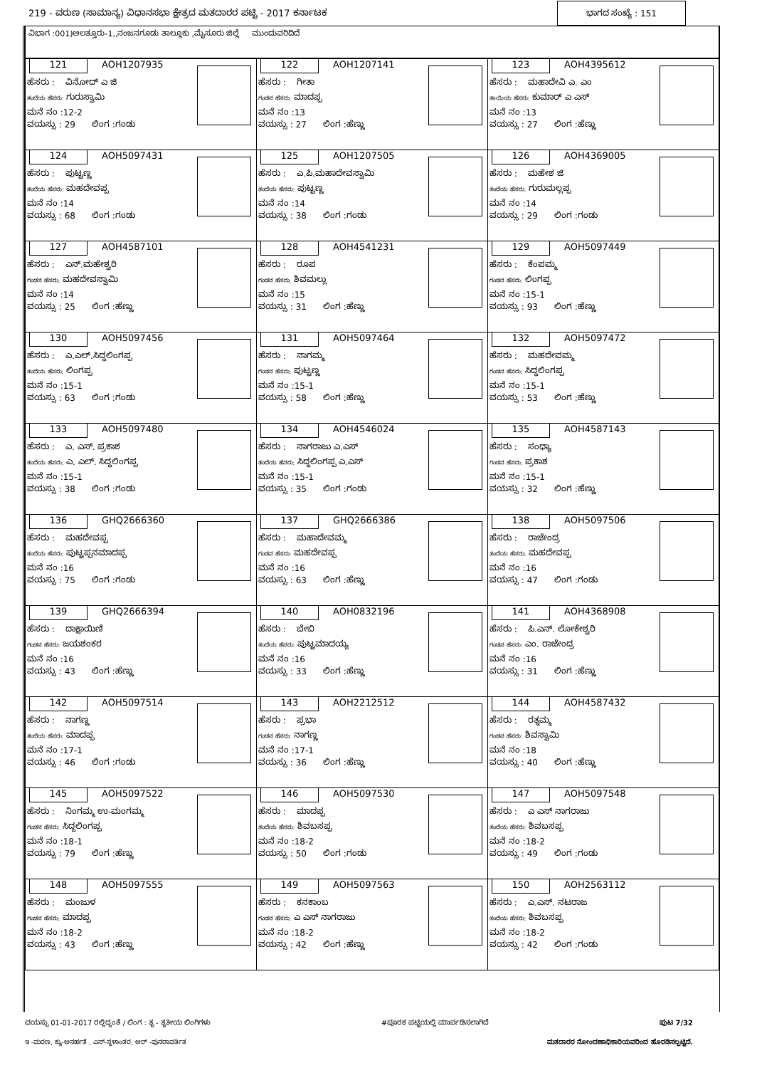219 - ವರುಣ (ಸಾಮಾನ್ಯ) ವಿಧಾನಸಭಾ ಕ್ಷೇತ್ರದ ಮತದಾರರ ಪಟ್ಟಿ - 2017 ಕರ್ನಾಟಕ ಭಾಗದ ಸಂಖ್ಯೆ : 151
ವಿಭಾಗ :001)ಅಲತ್ತೂರು-1,,ನಂಜನಗೂಡು ತಾಲ್ಲೂಕು ,ಮೈಸೂರು ಜಿಲ್ಲೆ ಮುಂದುವರಿದಿದೆ
| 121 AOH1207935 ಹೆಸರು : ವಿನೋದ್ ಎ ಜಿ ತಂದೆಯ ಹೆಸರು: ಗುರುಸ್ವಾಮಿ ಮನೆ ನಂ :12-2 ವಯಸ್ಸು : 29 ಲಿಂಗ :ಗಂಡು | 122 AOH1207141 ಹೆಸರು : ಗೀತಾ ಗಂಡನ ಹೆಸರು: ಮಾದಪ್ಪ ಮನೆ ನಂ :13 ವಯಸ್ಸು : 27 ಲಿಂಗ :ಹೆಣ್ಣು | 123 AOH4395612 ಹೆಸರು : ಮಹಾದೇವಿ ಎ. ಎಂ ತಾಯಿಯ ಹೆಸರು: ಕುಮಾರ್ ಎ ಎಸ್ ಮನೆ ನಂ :13 ವಯಸ್ಸು : 27 ಲಿಂಗ :ಹೆಣ್ಣು |
| 124 AOH5097431 ಹೆಸರು : ಪುಟ್ಟಣ್ಣ ತಂದೆಯ ಹೆಸರು: ಮಹದೇವಪ್ಪ ಮನೆ ನಂ :14 ವಯಸ್ಸು : 68 ಲಿಂಗ :ಗಂಡು | 125 AOH1207505 ಹೆಸರು : ಎ.ಪಿ.ಮಹಾದೇವಸ್ವಾಮಿ ತಂದೆಯ ಹೆಸರು: ಪುಟ್ಟಣ್ಣ ಮನೆ ನಂ :14 ವಯಸ್ಸು : 38 ಲಿಂಗ :ಗಂಡು | 126 AOH4369005 ಹೆಸರು : ಮಹೇಶ ಜಿ ತಂದೆಯ ಹೆಸರು: ಗುರುಮಲ್ಲಪ್ಪ ಮನೆ ನಂ :14 ವಯಸ್ಸು : 29 ಲಿಂಗ :ಗಂಡು |
| 127 AOH4587101 ಹೆಸರು : ಎನ್.ಮಹೇಶ್ವರಿ ಗಂಡನ ಹೆಸರು: ಮಹದೇವಸ್ವಾಮಿ ಮನೆ ನಂ :14 ವಯಸ್ಸು : 25 ಲಿಂಗ :ಹೆಣ್ಣು | 128 AOH4541231 ಹೆಸರು : ರೂಪ ಗಂಡನ ಹೆಸರು: ಶಿವಮಲ್ಲು ಮನೆ ನಂ :15 ವಯಸ್ಸು : 31 ಲಿಂಗ :ಹೆಣ್ಣು | 129 AOH5097449 ಹೆಸರು : ಕೆಂಪಮ್ಮ ಗಂಡನ ಹೆಸರು: ಲಿಂಗಪ್ಪ ಮನೆ ನಂ :15-1 ವಯಸ್ಸು : 93 ಲಿಂಗ :ಹೆಣ್ಣು |
| 130 AOH5097456 ಹೆಸರು : ಎ.ಎಲ್.ಸಿದ್ದಲಿಂಗಪ್ಪ ತಂದೆಯ ಹೆಸರು: ಲಿಂಗಪ್ಪ ಮನೆ ನಂ :15-1 ವಯಸ್ಸು : 63 ಲಿಂಗ :ಗಂಡು | 131 AOH5097464 ಹೆಸರು : ನಾಗಮ್ಮ ಗಂಡನ ಹೆಸರು: ಪುಟ್ಟಣ್ಣ ಮನೆ ನಂ :15-1 ವಯಸ್ಸು : 58 ಲಿಂಗ :ಹೆಣ್ಣು | 132 AOH5097472 ಹೆಸರು : ಮಹದೇವಮ್ಮ ಗಂಡನ ಹೆಸರು: ಸಿದ್ದಲಿಂಗಪ್ಪ ಮನೆ ನಂ :15-1 ವಯಸ್ಸು : 53 ಲಿಂಗ :ಹೆಣ್ಣು |
| 133 AOH5097480 ಹೆಸರು : ಎ. ಎಸ್. ಪ್ರಕಾಶ ತಂದೆಯ ಹೆಸರು: ಎ. ಎಲ್. ಸಿದ್ದಲಿಂಗಪ್ಪ ಮನೆ ನಂ :15-1 ವಯಸ್ಸು : 38 ಲಿಂಗ :ಗಂಡು | 134 AOH4546024 ಹೆಸರು : ನಾಗರಾಜು ಎ.ಎಸ್ ತಂದೆಯ ಹೆಸರು: ಸಿದ್ದಲಿಂಗಪ್ಪ ಎ.ಎಸ್ ಮನೆ ನಂ :15-1 ವಯಸ್ಸು : 35 ಲಿಂಗ :ಗಂಡು | 135 AOH4587143 ಹೆಸರು : ಸಂಧ್ಯಾ ಗಂಡನ ಹೆಸರು: ಪ್ರಕಾಶ ಮನೆ ನಂ :15-1 ವಯಸ್ಸು : 32 ಲಿಂಗ :ಹೆಣ್ಣು |
| 136 GHQ2666360 ಹೆಸರು : ಮಹದೇವಪ್ಪ ತಂದೆಯ ಹೆಸರು: ಪುಟ್ಟಪ್ಪನಮಾದಪ್ಪ ಮನೆ ನಂ :16 ವಯಸ್ಸು : 75 ಲಿಂಗ :ಗಂಡು | 137 GHQ2666386 ಹೆಸರು : ಮಹಾದೇವಮ್ಮ ಗಂಡನ ಹೆಸರು: ಮಹದೇವಪ್ಪ ಮನೆ ನಂ :16 ವಯಸ್ಸು : 63 ಲಿಂಗ :ಹೆಣ್ಣು | 138 AOH5097506 ಹೆಸರು : ರಾಜೇಂದ್ರ ತಂದೆಯ ಹೆಸರು: ಮಹದೇವಪ್ಪ ಮನೆ ನಂ :16 ವಯಸ್ಸು : 47 ಲಿಂಗ :ಗಂಡು |
| 139 GHQ2666394 ಹೆಸರು : ದಾಕ್ಷಾಯಿಣಿ ಗಂಡನ ಹೆಸರು: ಜಯಶಂಕರ ಮನೆ ನಂ :16 ವಯಸ್ಸು : 43 ಲಿಂಗ :ಹೆಣ್ಣು | 140 AOH0832196 ಹೆಸರು : ಬೇಬಿ ತಂದೆಯ ಹೆಸರು: ಪುಟ್ಟಮಾದಯ್ಯ ಮನೆ ನಂ :16 ವಯಸ್ಸು : 33 ಲಿಂಗ :ಹೆಣ್ಣು | 141 AOH4368908 ಹೆಸರು : ಪಿ.ಎನ್. ಲೋಕೇಶ್ವರಿ ಗಂಡನ ಹೆಸರು: ಎಂ. ರಾಜೇಂದ್ರ ಮನೆ ನಂ :16 ವಯಸ್ಸು : 31 ಲಿಂಗ :ಹೆಣ್ಣು |
| 142 AOH5097514 ಹೆಸರು : ನಾಗಣ್ಣ ತಂದೆಯ ಹೆಸರು: ಮಾದಪ್ಪ ಮನೆ ನಂ :17-1 ವಯಸ್ಸು : 46 ಲಿಂಗ :ಗಂಡು | 143 AOH2212512 ಹೆಸರು : ಪ್ರಭಾ ಗಂಡನ ಹೆಸರು: ನಾಗಣ್ಣ ಮನೆ ನಂ :17-1 ವಯಸ್ಸು : 36 ಲಿಂಗ :ಹೆಣ್ಣು | 144 AOH4587432 ಹೆಸರು : ರತ್ನಮ್ಮ ಗಂಡನ ಹೆಸರು: ಶಿವಸ್ವಾಮಿ ಮನೆ ನಂ :18 ವಯಸ್ಸು : 40 ಲಿಂಗ :ಹೆಣ್ಣು |
| 145 AOH5097522 ಹೆಸರು : ನಿಂಗಮ್ಮ ಉ-ಮಂಗಮ್ಮ ಗಂಡನ ಹೆಸರು: ಸಿದ್ದಲಿಂಗಪ್ಪ ಮನೆ ನಂ :18-1 ವಯಸ್ಸು : 79 ಲಿಂಗ :ಹೆಣ್ಣು | 146 AOH5097530 ಹೆಸರು : ಮಾದಪ್ಪ ತಂದೆಯ ಹೆಸರು: ಶಿವಬಸಪ್ಪ ಮನೆ ನಂ :18-2 ವಯಸ್ಸು : 50 ಲಿಂಗ :ಗಂಡು | 147 AOH5097548 ಹೆಸರು : ಎ ಎಸ್ ನಾಗರಾಜು ತಂದೆಯ ಹೆಸರು: ಶಿವಬಸಪ್ಪ ಮನೆ ನಂ :18-2 ವಯಸ್ಸು : 49 ಲಿಂಗ :ಗಂಡು |
| 148 AOH5097555 ಹೆಸರು : ಮಂಜುಳ ಗಂಡನ ಹೆಸರು: ಮಾದಪ್ಪ ಮನೆ ನಂ :18-2 ವಯಸ್ಸು : 43 ಲಿಂಗ :ಹೆಣ್ಣು | 149 AOH5097563 ಹೆಸರು : ಕನಕಾಂಬ ಗಂಡನ ಹೆಸರು: ಎ ಎಸ್ ನಾಗರಾಜು ಮನೆ ನಂ :18-2 ವಯಸ್ಸು : 42 ಲಿಂಗ :ಹೆಣ್ಣು | 150 AOH2563112 ಹೆಸರು : ಎ.ಎಸ್. ನಟರಾಜ ತಂದೆಯ ಹೆಸರು: ಶಿವಬಸಪ್ಪ ಮನೆ ನಂ :18-2 ವಯಸ್ಸು : 42 ಲಿಂಗ :ಗಂಡು |
ವಯಸ್ಸು 01-01-2017 ರಲ್ಲಿದ್ದಂತೆ / ಲಿಂಗ : ತೃ - ತೃತೀಯ ಲಿಂಗಿಗಳು #ಪೂರಕ ಪಟ್ಟಿಯಲ್ಲಿ ಮಾರ್ಪಡಿಸಲಾಗಿದೆ ಪುಟ 7/32
ಇ -ಮರಣ, ಕ್ಯು-ಅನರ್ಹತೆ , ಎಸ್-ಸ್ಥಳಾಂತರ, ಆರ್ -ಪುನರಾವರ್ತಿತ ಮತದಾರರ ನೋಂದಣಾಧಿಕಾರಿಯವರಿಂದ ಹೊರಡಿಸಲ್ಪಟ್ಟಿದೆ.